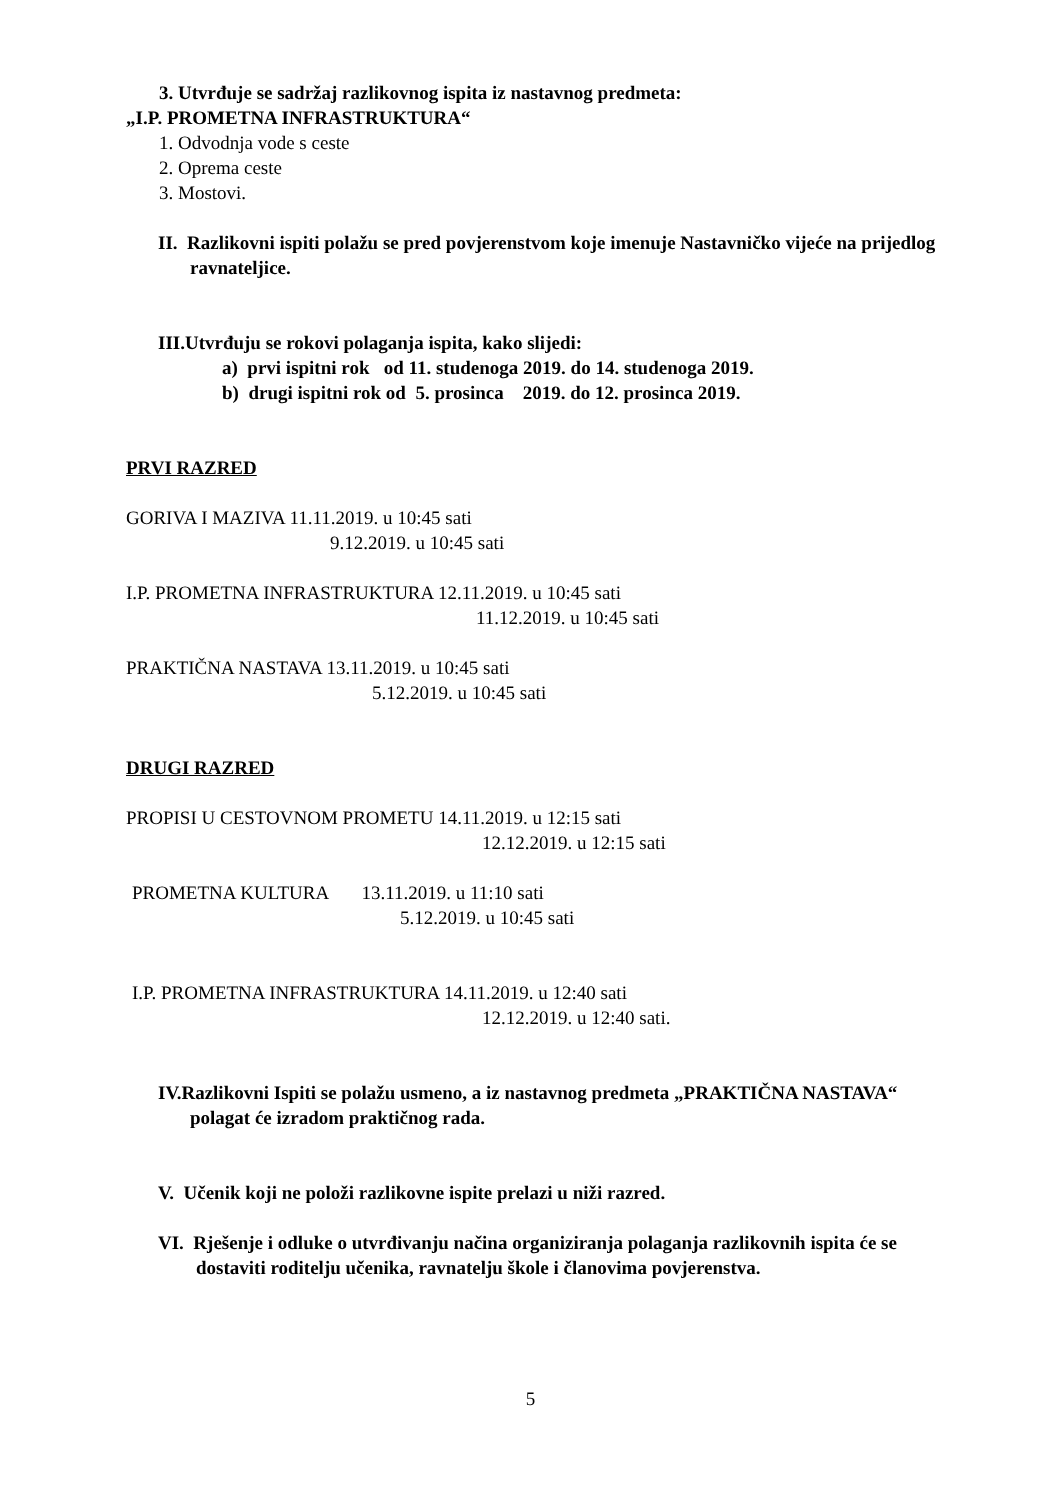3. Utvrđuje se sadržaj razlikovnog ispita iz nastavnog predmeta:
„I.P. PROMETNA INFRASTRUKTURA“
1. Odvodnja vode s ceste
2. Oprema ceste
3. Mostovi.
II. Razlikovni ispiti polažu se pred povjerenstvom koje imenuje Nastavničko vijeće na prijedlog ravnateljice.
III.Utvrđuju se rokovi polaganja ispita, kako slijedi:
a) prvi ispitni rok od 11. studenoga 2019. do 14. studenoga 2019.
b) drugi ispitni rok od 5. prosinca 2019. do 12. prosinca 2019.
PRVI RAZRED
GORIVA I MAZIVA 11.11.2019. u 10:45 sati
9.12.2019. u 10:45 sati
I.P. PROMETNA INFRASTRUKTURA 12.11.2019. u 10:45 sati
11.12.2019. u 10:45 sati
PRAKTIČNA NASTAVA 13.11.2019. u 10:45 sati
5.12.2019. u 10:45 sati
DRUGI RAZRED
PROPISI U CESTOVNOM PROMETU 14.11.2019. u 12:15 sati
12.12.2019. u 12:15 sati
PROMETNA KULTURA 13.11.2019. u 11:10 sati
5.12.2019. u 10:45 sati
I.P. PROMETNA INFRASTRUKTURA 14.11.2019. u 12:40 sati
12.12.2019. u 12:40 sati.
IV.Razlikovni Ispiti se polažu usmeno, a iz nastavnog predmeta „PRAKTIČNA NASTAVA“ polagat će izradom praktičnog rada.
V. Učenik koji ne položi razlikovne ispite prelazi u niži razred.
VI. Rješenje i odluke o utvrđivanju načina organiziranja polaganja razlikovnih ispita će se dostaviti roditelju učenika, ravnatelju škole i članovima povjerenstva.
5